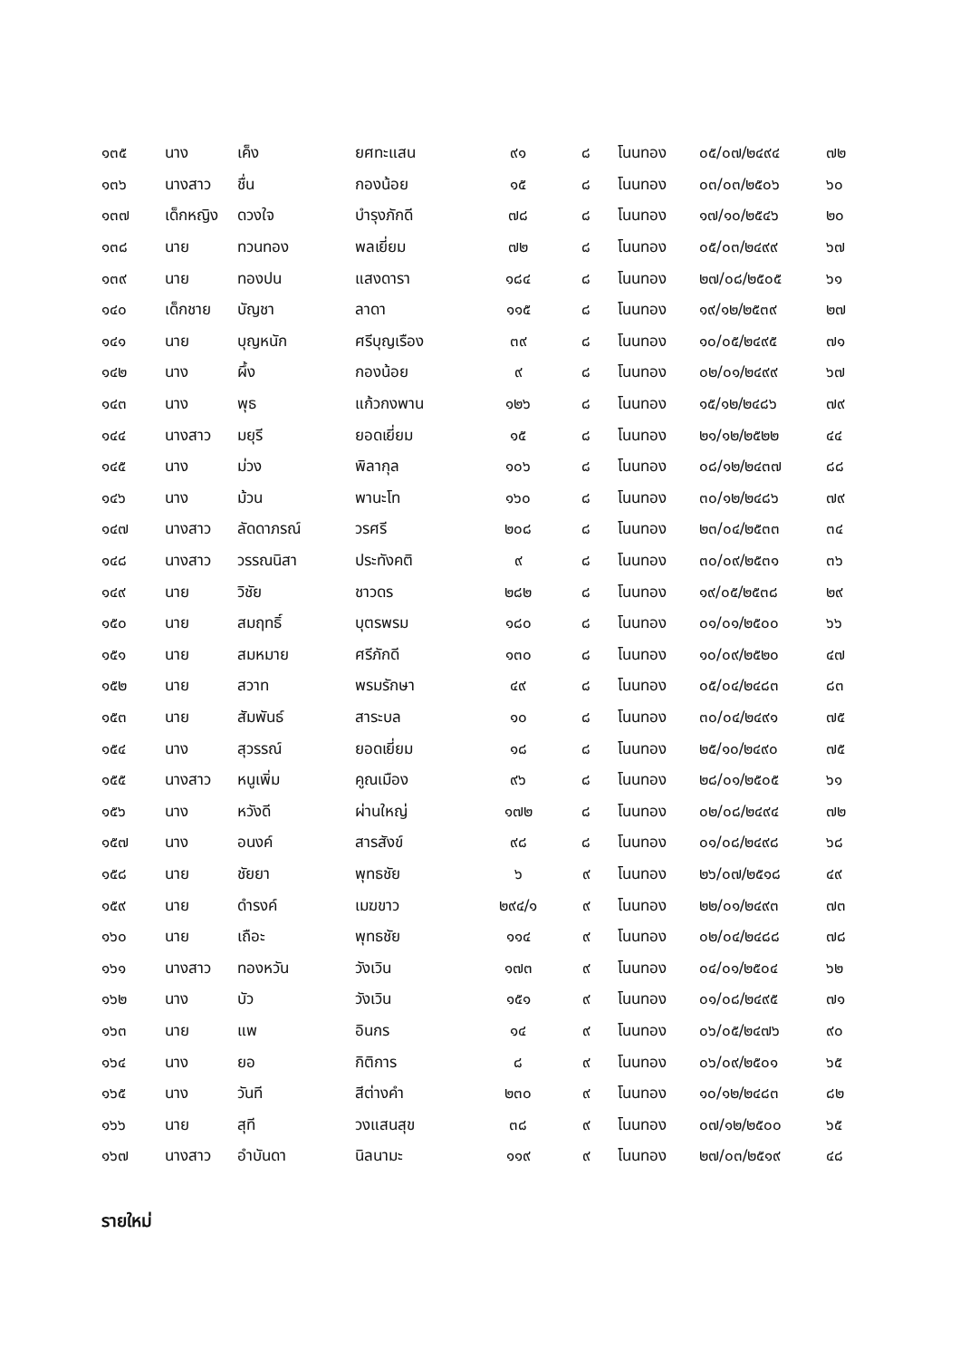| ๑๓๕ | นาง | เค็ง | ยศทะแสน | ๙๑ | ๘ | โนนทอง | ๐๕/๐๗/๒๔๙๔ | ๗๒ |
| ๑๓๖ | นางสาว | ชื่น | กองน้อย | ๑๕ | ๘ | โนนทอง | ๐๓/๐๓/๒๕๐๖ | ๖๐ |
| ๑๓๗ | เด็กหญิง | ดวงใจ | บำรุงภักดี | ๗๘ | ๘ | โนนทอง | ๑๗/๑๐/๒๕๔๖ | ๒๐ |
| ๑๓๘ | นาย | ทวนทอง | พลเยี่ยม | ๗๒ | ๘ | โนนทอง | ๐๕/๐๓/๒๔๙๙ | ๖๗ |
| ๑๓๙ | นาย | ทองปน | แสงดารา | ๑๘๔ | ๘ | โนนทอง | ๒๗/๐๘/๒๕๐๕ | ๖๑ |
| ๑๔๐ | เด็กชาย | บัญชา | ลาดา | ๑๑๕ | ๘ | โนนทอง | ๑๙/๑๒/๒๕๓๙ | ๒๗ |
| ๑๔๑ | นาย | บุญหนัก | ศรีบุญเรือง | ๓๙ | ๘ | โนนทอง | ๑๐/๐๕/๒๔๙๕ | ๗๑ |
| ๑๔๒ | นาง | ผึ้ง | กองน้อย | ๙ | ๘ | โนนทอง | ๐๒/๐๑/๒๔๙๙ | ๖๗ |
| ๑๔๓ | นาง | พุธ | แก้วกงพาน | ๑๒๖ | ๘ | โนนทอง | ๑๕/๑๒/๒๔๘๖ | ๗๙ |
| ๑๔๔ | นางสาว | มยุรี | ยอดเยี่ยม | ๑๕ | ๘ | โนนทอง | ๒๑/๑๒/๒๕๒๒ | ๔๔ |
| ๑๔๕ | นาง | ม่วง | พิลากุล | ๑๐๖ | ๘ | โนนทอง | ๐๘/๑๒/๒๔๓๗ | ๘๘ |
| ๑๔๖ | นาง | ม้วน | พานะโท | ๑๖๐ | ๘ | โนนทอง | ๓๐/๑๒/๒๔๘๖ | ๗๙ |
| ๑๔๗ | นางสาว | ลัดดาภรณ์ | วรศรี | ๒๐๘ | ๘ | โนนทอง | ๒๓/๐๔/๒๕๓๓ | ๓๔ |
| ๑๔๘ | นางสาว | วรรณนิสา | ประทังคติ | ๙ | ๘ | โนนทอง | ๓๐/๐๙/๒๕๓๑ | ๓๖ |
| ๑๔๙ | นาย | วิชัย | ชาวดร | ๒๘๒ | ๘ | โนนทอง | ๑๙/๐๕/๒๕๓๘ | ๒๙ |
| ๑๕๐ | นาย | สมฤทธิ์ | บุตรพรม | ๑๘๐ | ๘ | โนนทอง | ๐๑/๐๑/๒๕๐๐ | ๖๖ |
| ๑๕๑ | นาย | สมหมาย | ศรีภักดี | ๑๓๐ | ๘ | โนนทอง | ๑๐/๐๙/๒๕๒๐ | ๔๗ |
| ๑๕๒ | นาย | สวาท | พรมรักษา | ๔๙ | ๘ | โนนทอง | ๐๕/๐๔/๒๔๘๓ | ๘๓ |
| ๑๕๓ | นาย | สัมพันธ์ | สาระบล | ๑๐ | ๘ | โนนทอง | ๓๐/๐๔/๒๔๙๑ | ๗๕ |
| ๑๕๔ | นาง | สุวรรณ์ | ยอดเยี่ยม | ๑๘ | ๘ | โนนทอง | ๒๕/๑๐/๒๔๙๐ | ๗๕ |
| ๑๕๕ | นางสาว | หนูเพิ่ม | คูณเมือง | ๙๖ | ๘ | โนนทอง | ๒๘/๐๑/๒๕๐๕ | ๖๑ |
| ๑๕๖ | นาง | หวังดี | ผ่านใหญ่ | ๑๗๒ | ๘ | โนนทอง | ๐๒/๐๘/๒๔๙๔ | ๗๒ |
| ๑๕๗ | นาง | อนงค์ | สารสังข์ | ๙๘ | ๘ | โนนทอง | ๐๑/๐๘/๒๔๙๘ | ๖๘ |
| ๑๕๘ | นาย | ชัยยา | พุทธชัย | ๖ | ๙ | โนนทอง | ๒๖/๐๗/๒๕๑๘ | ๔๙ |
| ๑๕๙ | นาย | ดำรงค์ | เมฆขาว | ๒๙๔/๑ | ๙ | โนนทอง | ๒๒/๐๑/๒๔๙๓ | ๗๓ |
| ๑๖๐ | นาย | เถือะ | พุทธชัย | ๑๑๔ | ๙ | โนนทอง | ๐๒/๐๔/๒๔๘๘ | ๗๘ |
| ๑๖๑ | นางสาว | ทองหวัน | วังเวิน | ๑๗๓ | ๙ | โนนทอง | ๐๔/๐๑/๒๕๐๔ | ๖๒ |
| ๑๖๒ | นาง | บัว | วังเวิน | ๑๕๑ | ๙ | โนนทอง | ๐๑/๐๘/๒๔๙๕ | ๗๑ |
| ๑๖๓ | นาย | แพ | อินกร | ๑๔ | ๙ | โนนทอง | ๐๖/๐๕/๒๔๗๖ | ๙๐ |
| ๑๖๔ | นาง | ยอ | กิติการ | ๘ | ๙ | โนนทอง | ๐๖/๐๙/๒๕๐๑ | ๖๕ |
| ๑๖๕ | นาง | วันที | สีต่างคำ | ๒๓๐ | ๙ | โนนทอง | ๑๐/๑๒/๒๔๘๓ | ๘๒ |
| ๑๖๖ | นาย | สุที | วงแสนสุข | ๓๘ | ๙ | โนนทอง | ๐๗/๑๒/๒๕๐๐ | ๖๕ |
| ๑๖๗ | นางสาว | อำบันดา | นิลนามะ | ๑๑๙ | ๙ | โนนทอง | ๒๗/๐๓/๒๕๑๙ | ๔๘ |
รายใหม่